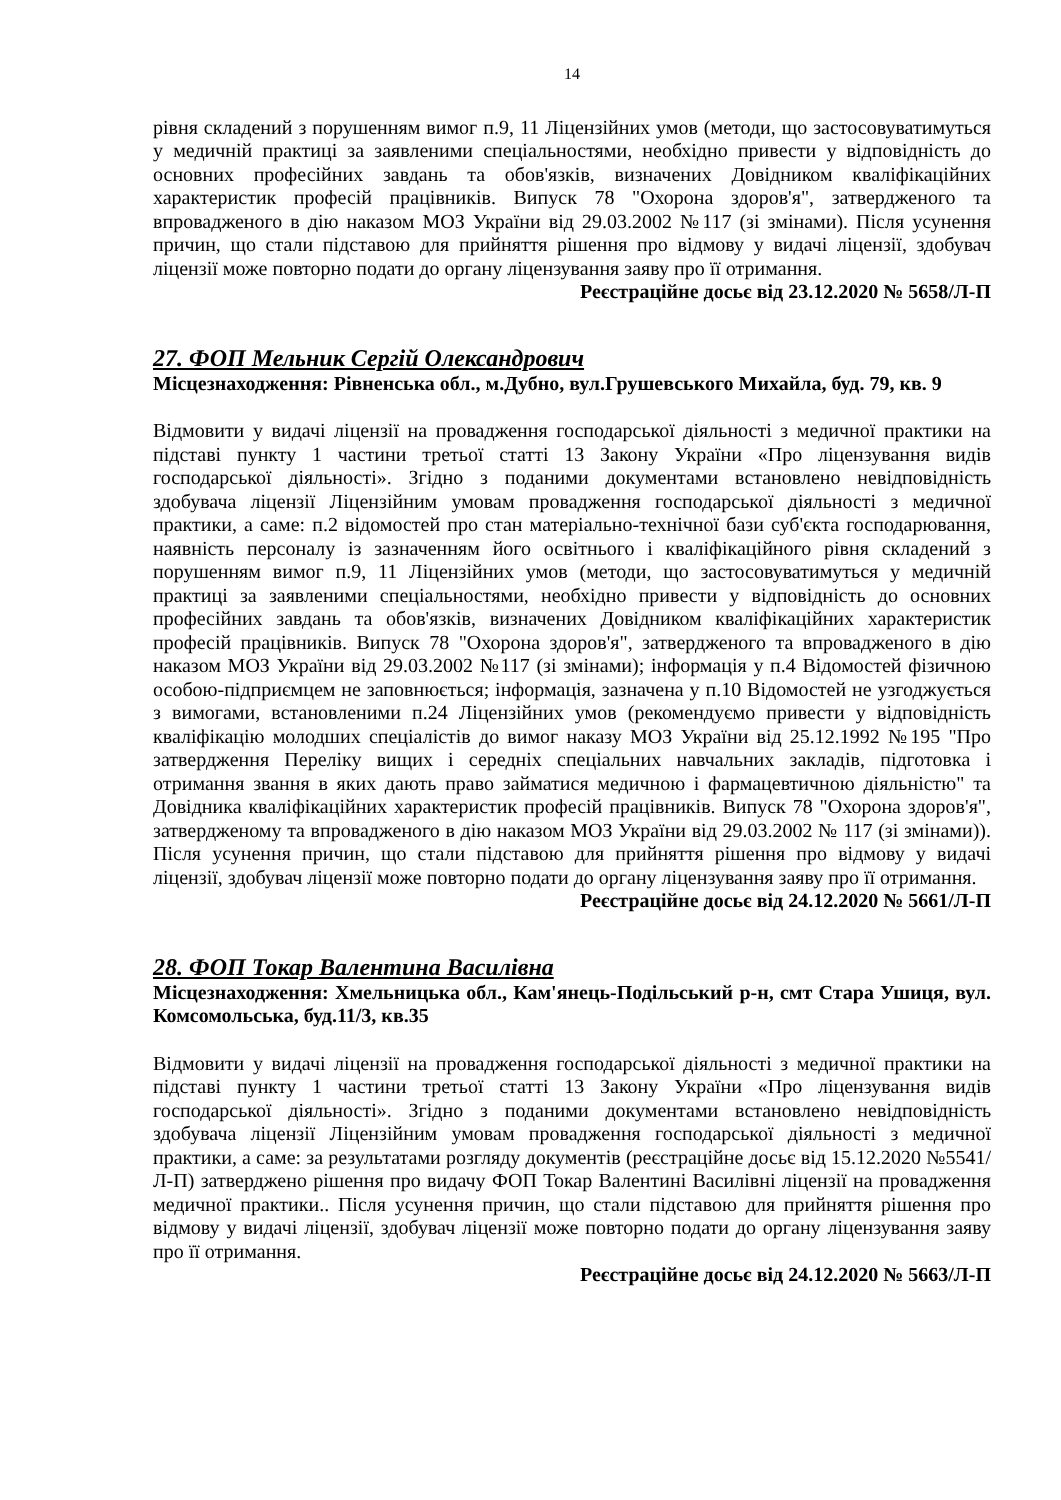14
рівня складений з порушенням вимог п.9, 11 Ліцензійних умов (методи, що застосовуватимуться у медичній практиці за заявленими спеціальностями, необхідно привести у відповідність до основних професійних завдань та обов'язків, визначених Довідником кваліфікаційних характеристик професій працівників. Випуск 78 "Охорона здоров'я", затвердженого та впровадженого в дію наказом МОЗ України від 29.03.2002 №117 (зі змінами). Після усунення причин, що стали підставою для прийняття рішення про відмову у видачі ліцензії, здобувач ліцензії може повторно подати до органу ліцензування заяву про її отримання.
Реєстраційне досьє від 23.12.2020 № 5658/Л-П
27. ФОП Мельник Сергій Олександрович
Місцезнаходження: Рівненська обл., м.Дубно, вул.Грушевського Михайла, буд. 79, кв. 9
Відмовити у видачі ліцензії на провадження господарської діяльності з медичної практики на підставі пункту 1 частини третьої статті 13 Закону України «Про ліцензування видів господарської діяльності». Згідно з поданими документами встановлено невідповідність здобувача ліцензії Ліцензійним умовам провадження господарської діяльності з медичної практики, а саме: п.2 відомостей про стан матеріально-технічної бази суб'єкта господарювання, наявність персоналу із зазначенням його освітнього і кваліфікаційного рівня складений з порушенням вимог п.9, 11 Ліцензійних умов (методи, що застосовуватимуться у медичній практиці за заявленими спеціальностями, необхідно привести у відповідність до основних професійних завдань та обов'язків, визначених Довідником кваліфікаційних характеристик професій працівників. Випуск 78 "Охорона здоров'я", затвердженого та впровадженого в дію наказом МОЗ України від 29.03.2002 №117 (зі змінами); інформація у п.4 Відомостей фізичною особою-підприємцем не заповнюється; інформація, зазначена у п.10 Відомостей не узгоджується з вимогами, встановленими п.24 Ліцензійних умов (рекомендуємо привести у відповідність кваліфікацію молодших спеціалістів до вимог наказу МОЗ України від 25.12.1992 №195 "Про затвердження Переліку вищих і середніх спеціальних навчальних закладів, підготовка і отримання звання в яких дають право займатися медичною і фармацевтичною діяльністю" та Довідника кваліфікаційних характеристик професій працівників. Випуск 78 "Охорона здоров'я", затвердженому та впровадженого в дію наказом МОЗ України від 29.03.2002 № 117 (зі змінами)). Після усунення причин, що стали підставою для прийняття рішення про відмову у видачі ліцензії, здобувач ліцензії може повторно подати до органу ліцензування заяву про її отримання.
Реєстраційне досьє від 24.12.2020 № 5661/Л-П
28. ФОП Токар Валентина Василівна
Місцезнаходження: Хмельницька обл., Кам'янець-Подільський р-н, смт Стара Ушиця, вул. Комсомольська, буд.11/3, кв.35
Відмовити у видачі ліцензії на провадження господарської діяльності з медичної практики на підставі пункту 1 частини третьої статті 13 Закону України «Про ліцензування видів господарської діяльності». Згідно з поданими документами встановлено невідповідність здобувача ліцензії Ліцензійним умовам провадження господарської діяльності з медичної практики, а саме: за результатами розгляду документів (реєстраційне досьє від 15.12.2020 №5541/Л-П) затверджено рішення про видачу ФОП Токар Валентині Василівні ліцензії на провадження медичної практики.. Після усунення причин, що стали підставою для прийняття рішення про відмову у видачі ліцензії, здобувач ліцензії може повторно подати до органу ліцензування заяву про її отримання.
Реєстраційне досьє від 24.12.2020 № 5663/Л-П